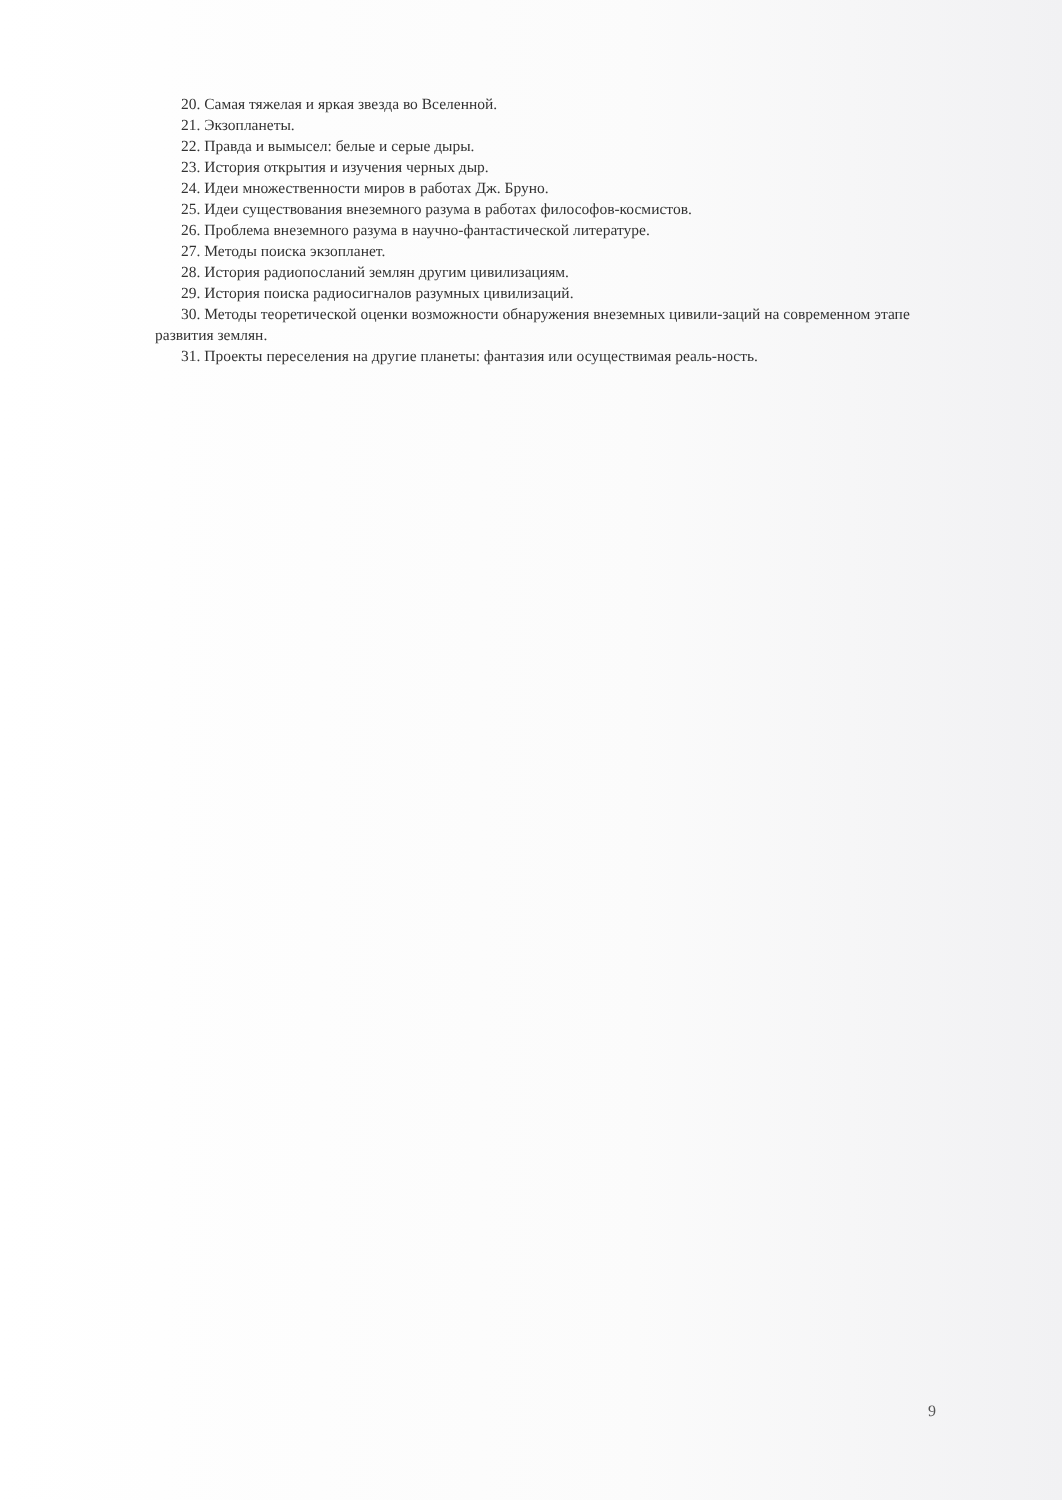20. Самая тяжелая и яркая звезда во Вселенной.
21. Экзопланеты.
22. Правда и вымысел: белые и серые дыры.
23. История открытия и изучения черных дыр.
24. Идеи множественности миров в работах Дж. Бруно.
25. Идеи существования внеземного разума в работах философов-космистов.
26. Проблема внеземного разума в научно-фантастической литературе.
27. Методы поиска экзопланет.
28. История радиопосланий землян другим цивилизациям.
29. История поиска радиосигналов разумных цивилизаций.
30. Методы теоретической оценки возможности обнаружения внеземных цивили-заций на современном этапе развития землян.
31. Проекты переселения на другие планеты: фантазия или осуществимая реаль-ность.
9